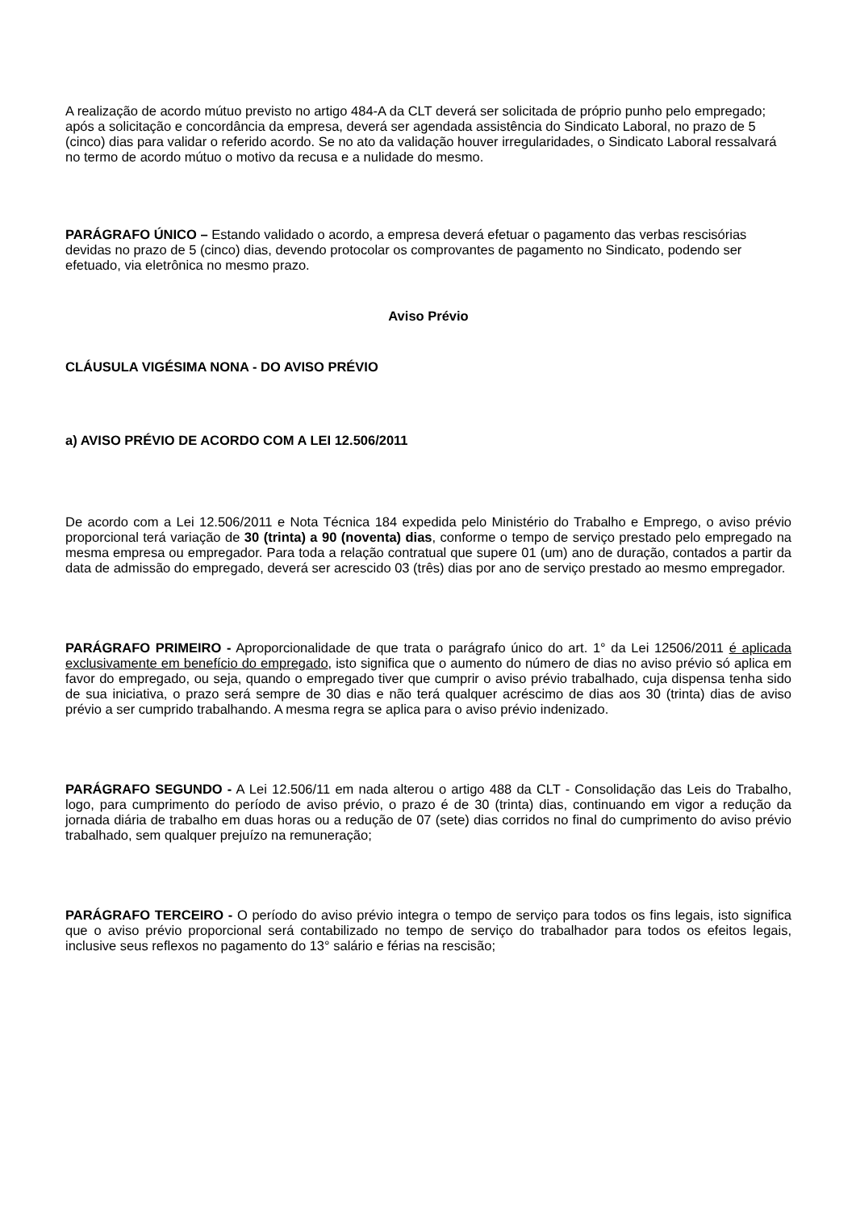A realização de acordo mútuo previsto no artigo 484-A da CLT deverá ser solicitada de próprio punho pelo empregado; após a solicitação e concordância da empresa, deverá ser agendada assistência do Sindicato Laboral, no prazo de 5 (cinco) dias para validar o referido acordo. Se no ato da validação houver irregularidades, o Sindicato Laboral ressalvará no termo de acordo mútuo o motivo da recusa e a nulidade do mesmo.
PARÁGRAFO ÚNICO – Estando validado o acordo, a empresa deverá efetuar o pagamento das verbas rescisórias devidas no prazo de 5 (cinco) dias, devendo protocolar os comprovantes de pagamento no Sindicato, podendo ser efetuado, via eletrônica no mesmo prazo.
Aviso Prévio
CLÁUSULA VIGÉSIMA NONA - DO AVISO PRÉVIO
a) AVISO PRÉVIO DE ACORDO COM A LEI 12.506/2011
De acordo com a Lei 12.506/2011 e Nota Técnica 184 expedida pelo Ministério do Trabalho e Emprego, o aviso prévio proporcional terá variação de 30 (trinta) a 90 (noventa) dias, conforme o tempo de serviço prestado pelo empregado na mesma empresa ou empregador. Para toda a relação contratual que supere 01 (um) ano de duração, contados a partir da data de admissão do empregado, deverá ser acrescido 03 (três) dias por ano de serviço prestado ao mesmo empregador.
PARÁGRAFO PRIMEIRO - Aproporcionalidade de que trata o parágrafo único do art. 1° da Lei 12506/2011 é aplicada exclusivamente em benefício do empregado, isto significa que o aumento do número de dias no aviso prévio só aplica em favor do empregado, ou seja, quando o empregado tiver que cumprir o aviso prévio trabalhado, cuja dispensa tenha sido de sua iniciativa, o prazo será sempre de 30 dias e não terá qualquer acréscimo de dias aos 30 (trinta) dias de aviso prévio a ser cumprido trabalhando. A mesma regra se aplica para o aviso prévio indenizado.
PARÁGRAFO SEGUNDO - A Lei 12.506/11 em nada alterou o artigo 488 da CLT - Consolidação das Leis do Trabalho, logo, para cumprimento do período de aviso prévio, o prazo é de 30 (trinta) dias, continuando em vigor a redução da jornada diária de trabalho em duas horas ou a redução de 07 (sete) dias corridos no final do cumprimento do aviso prévio trabalhado, sem qualquer prejuízo na remuneração;
PARÁGRAFO TERCEIRO - O período do aviso prévio integra o tempo de serviço para todos os fins legais, isto significa que o aviso prévio proporcional será contabilizado no tempo de serviço do trabalhador para todos os efeitos legais, inclusive seus reflexos no pagamento do 13° salário e férias na rescisão;